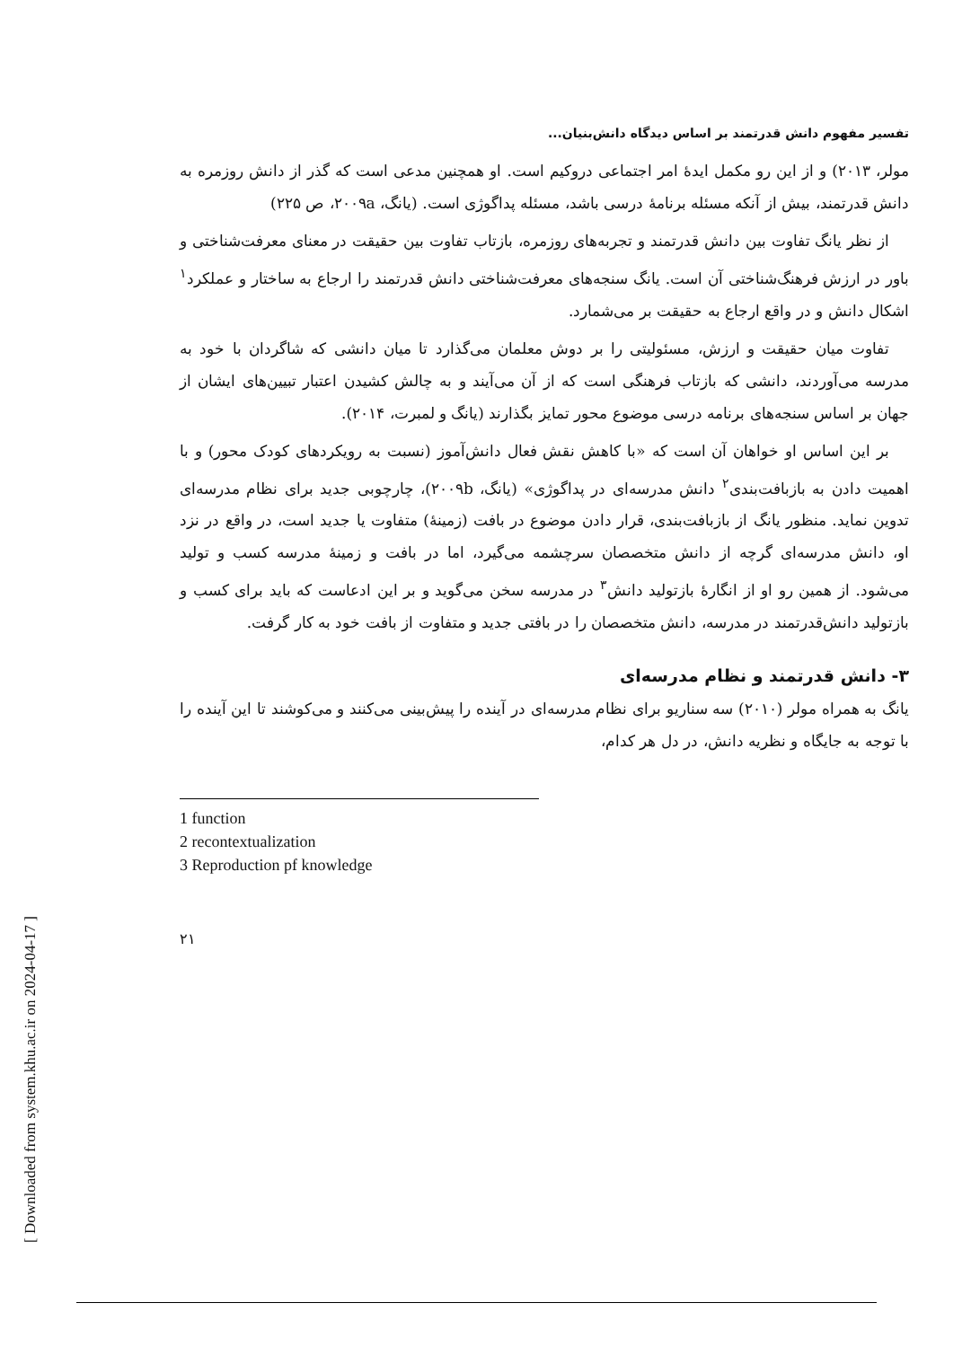تفسیر مفهوم دانش قدرتمند بر اساس دیدگاه دانش‌بنیان...
مولر، ۲۰۱۳) و از این رو مکمل ایدهٔ امر اجتماعی دروکیم است. او همچنین مدعی است که گذر از دانش روزمره به دانش قدرتمند، بیش از آنکه مسئله برنامهٔ درسی باشد، مسئله پداگوژی است. (یانگ، ۲۰۰۹a، ص ۲۲۵)
از نظر یانگ تفاوت بین دانش قدرتمند و تجربه‌های روزمره، بازتاب تفاوت بین حقیقت در معنای معرفت‌شناختی و باور در ارزش فرهنگ‌شناختی آن است. یانگ سنجه‌های معرفت‌شناختی دانش قدرتمند را ارجاع به ساختار و عملکرد<sup>۱</sup> اشکال دانش و در واقع ارجاع به حقیقت بر می‌شمارد.
تفاوت میان حقیقت و ارزش، مسئولیتی را بر دوش معلمان می‌گذارد تا میان دانشی که شاگردان با خود به مدرسه می‌آوردند، دانشی که بازتاب فرهنگی است که از آن می‌آیند و به چالش کشیدن اعتبار تبیین‌های ایشان از جهان بر اساس سنجه‌های برنامه درسی موضوع محور تمایز بگذارند (یانگ و لمبرت، ۲۰۱۴).
بر این اساس او خواهان آن است که «با کاهش نقش فعال دانش‌آموز (نسبت به رویکردهای کودک محور) و با اهمیت دادن به بازبافت‌بندی<sup>۲</sup> دانش مدرسه‌ای در پداگوژی» (یانگ، ۲۰۰۹b)، چارچوبی جدید برای نظام مدرسه‌ای تدوین نماید. منظور یانگ از بازبافت‌بندی، قرار دادن موضوع در بافت (زمینهٔ) متفاوت یا جدید است، در واقع در نزد او، دانش مدرسه‌ای گرچه از دانش متخصصان سرچشمه می‌گیرد، اما در بافت و زمینهٔ مدرسه کسب و تولید می‌شود. از همین رو او از انگارهٔ بازتولید دانش<sup>۳</sup> در مدرسه سخن می‌گوید و بر این ادعاست که باید برای کسب و بازتولید دانش‌قدرتمند در مدرسه، دانش متخصصان را در بافتی جدید و متفاوت از بافت خود به کار گرفت.
۳- دانش قدرتمند و نظام مدرسه‌ای
یانگ به همراه مولر (۲۰۱۰) سه سناریو برای نظام مدرسه‌ای در آینده را پیش‌بینی می‌کنند و می‌کوشند تا این آینده را با توجه به جایگاه و نظریه دانش، در دل هر کدام،
1 function
2 recontextualization
3 Reproduction pf knowledge
۲۱
[ Downloaded from system.khu.ac.ir on 2024-04-17 ]